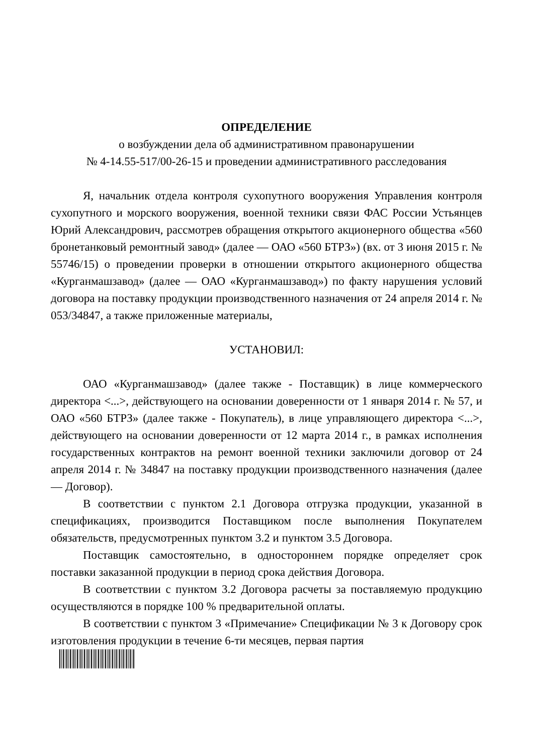ОПРЕДЕЛЕНИЕ
о возбуждении дела об административном правонарушении
№ 4-14.55-517/00-26-15 и проведении административного расследования
Я, начальник отдела контроля сухопутного вооружения Управления контроля сухопутного и морского вооружения, военной техники связи ФАС России Устьянцев Юрий Александрович, рассмотрев обращения открытого акционерного общества «560 бронетанковый ремонтный завод» (далее — ОАО «560 БТРЗ») (вх. от 3 июня 2015 г. № 55746/15) о проведении проверки в отношении открытого акционерного общества «Курганмашзавод» (далее — ОАО «Курганмашзавод») по факту нарушения условий договора на поставку продукции производственного назначения от 24 апреля 2014 г. № 053/34847, а также приложенные материалы,
УСТАНОВИЛ:
ОАО «Курганмашзавод» (далее также - Поставщик) в лице коммерческого директора <...>, действующего на основании доверенности от 1 января 2014 г. № 57, и ОАО «560 БТРЗ» (далее также - Покупатель), в лице управляющего директора <...>, действующего на основании доверенности от 12 марта 2014 г., в рамках исполнения государственных контрактов на ремонт военной техники заключили договор от 24 апреля 2014 г. № 34847 на поставку продукции производственного назначения (далее — Договор).
В соответствии с пунктом 2.1 Договора отгрузка продукции, указанной в спецификациях, производится Поставщиком после выполнения Покупателем обязательств, предусмотренных пунктом 3.2 и пунктом 3.5 Договора.
Поставщик самостоятельно, в одностороннем порядке определяет срок поставки заказанной продукции в период срока действия Договора.
В соответствии с пунктом 3.2 Договора расчеты за поставляемую продукцию осуществляются в порядке 100 % предварительной оплаты.
В соответствии с пунктом 3 «Примечание» Спецификации № 3 к Договору срок изготовления продукции в течение 6-ти месяцев, первая партия